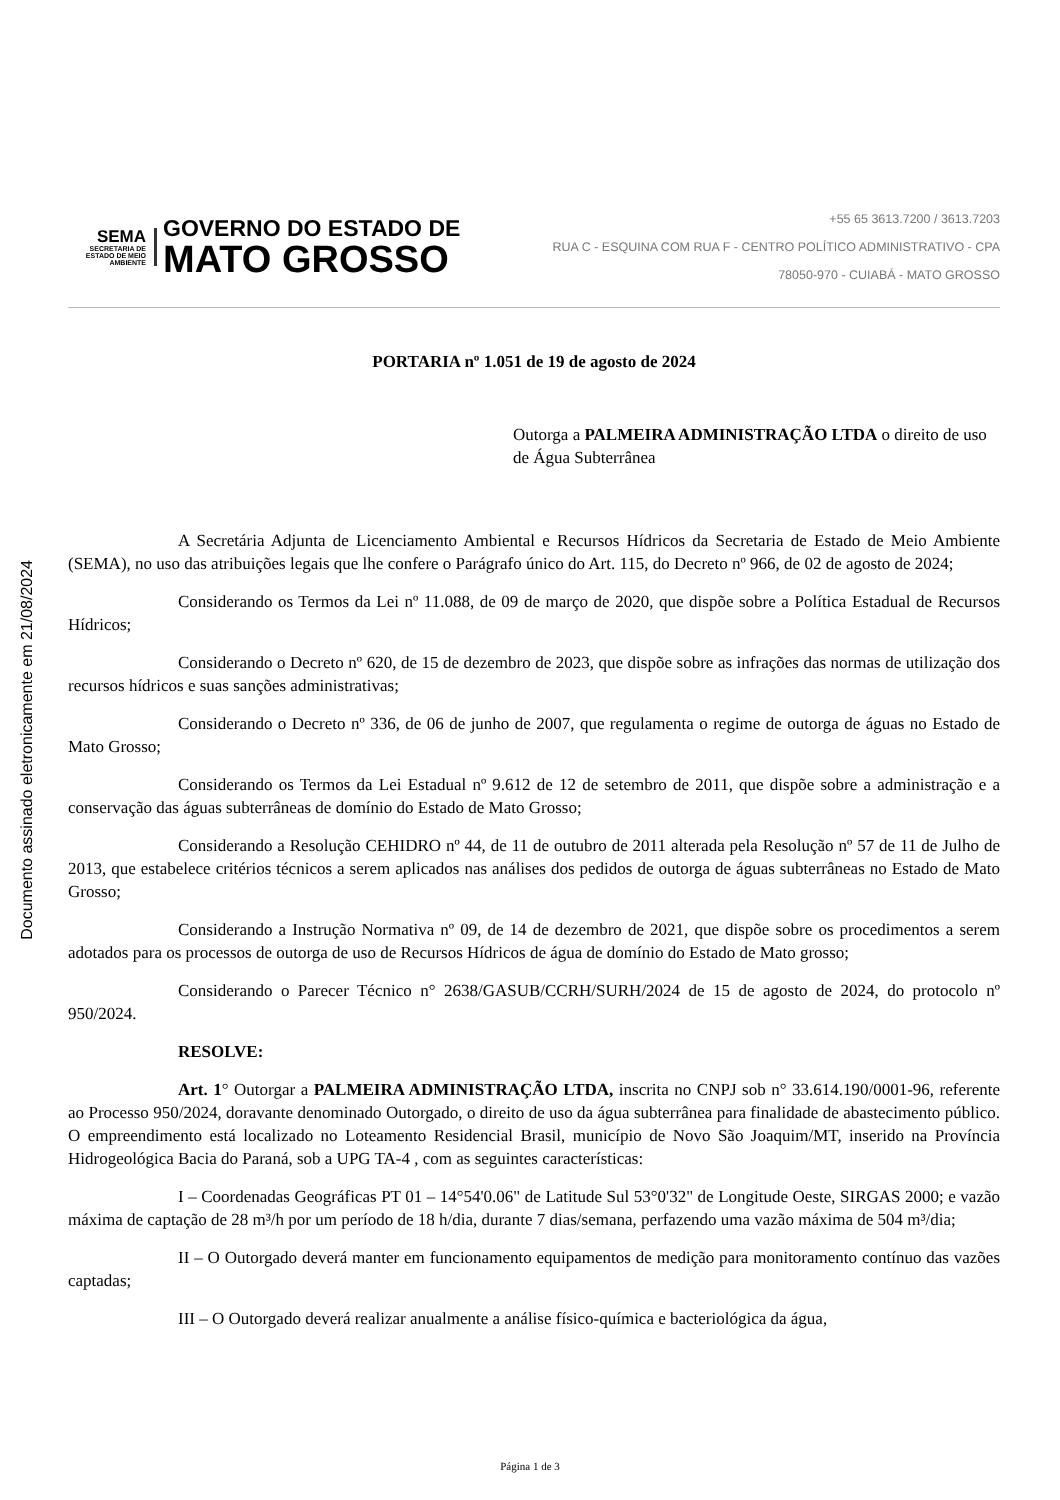Documento assinado eletronicamente em 21/08/2024
SEMA
SECRETARIA DE ESTADO DE MEIO AMBIENTE
GOVERNO DO ESTADO DE
MATO GROSSO
+55 65 3613.7200 / 3613.7203
RUA C - ESQUINA COM RUA F - CENTRO POLÍTICO ADMINISTRATIVO - CPA
78050-970 - CUIABÁ - MATO GROSSO
PORTARIA nº 1.051 de 19 de agosto de 2024
Outorga a PALMEIRA ADMINISTRAÇÃO LTDA o direito de uso de Água Subterrânea
A Secretária Adjunta de Licenciamento Ambiental e Recursos Hídricos da Secretaria de Estado de Meio Ambiente (SEMA), no uso das atribuições legais que lhe confere o Parágrafo único do Art. 115, do Decreto nº 966, de 02 de agosto de 2024;
Considerando os Termos da Lei nº 11.088, de 09 de março de 2020, que dispõe sobre a Política Estadual de Recursos Hídricos;
Considerando o Decreto nº 620, de 15 de dezembro de 2023, que dispõe sobre as infrações das normas de utilização dos recursos hídricos e suas sanções administrativas;
Considerando o Decreto nº 336, de 06 de junho de 2007, que regulamenta o regime de outorga de águas no Estado de Mato Grosso;
Considerando os Termos da Lei Estadual nº 9.612 de 12 de setembro de 2011, que dispõe sobre a administração e a conservação das águas subterrâneas de domínio do Estado de Mato Grosso;
Considerando a Resolução CEHIDRO nº 44, de 11 de outubro de 2011 alterada pela Resolução nº 57 de 11 de Julho de 2013, que estabelece critérios técnicos a serem aplicados nas análises dos pedidos de outorga de águas subterrâneas no Estado de Mato Grosso;
Considerando a Instrução Normativa nº 09, de 14 de dezembro de 2021, que dispõe sobre os procedimentos a serem adotados para os processos de outorga de uso de Recursos Hídricos de água de domínio do Estado de Mato grosso;
Considerando o Parecer Técnico n° 2638/GASUB/CCRH/SURH/2024 de 15 de agosto de 2024, do protocolo nº 950/2024.
RESOLVE:
Art. 1° Outorgar a PALMEIRA ADMINISTRAÇÃO LTDA, inscrita no CNPJ sob n° 33.614.190/0001-96, referente ao Processo 950/2024, doravante denominado Outorgado, o direito de uso da água subterrânea para finalidade de abastecimento público. O empreendimento está localizado no Loteamento Residencial Brasil, município de Novo São Joaquim/MT, inserido na Província Hidrogeológica Bacia do Paraná, sob a UPG TA-4 , com as seguintes características:
I – Coordenadas Geográficas PT 01 – 14°54'0.06" de Latitude Sul 53°0'32" de Longitude Oeste, SIRGAS 2000; e vazão máxima de captação de 28 m³/h por um período de 18 h/dia, durante 7 dias/semana, perfazendo uma vazão máxima de 504 m³/dia;
II – O Outorgado deverá manter em funcionamento equipamentos de medição para monitoramento contínuo das vazões captadas;
III – O Outorgado deverá realizar anualmente a análise físico-química e bacteriológica da água,
Página 1 de 3